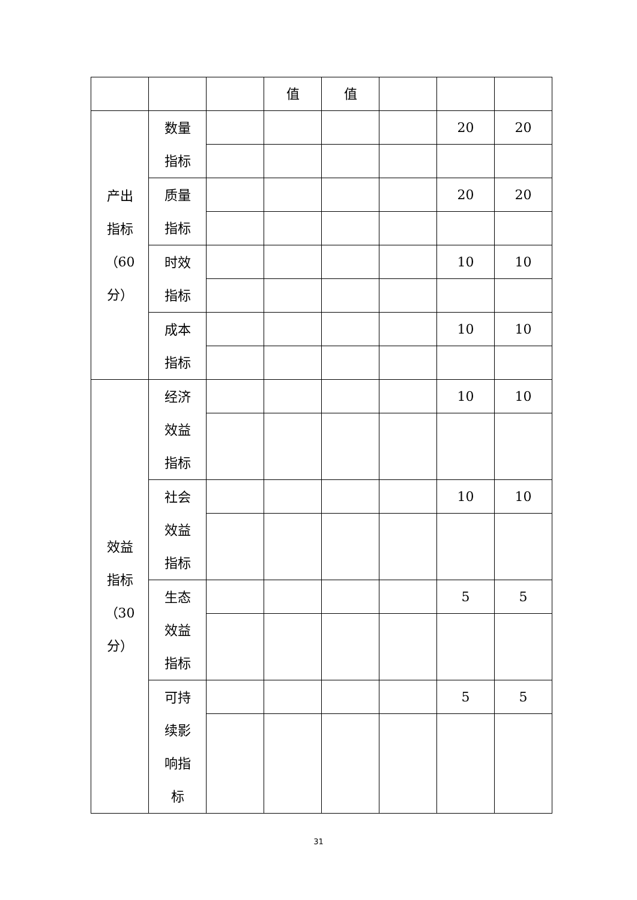| | | | 值 | 值 | | | |
| 产出指标（60分） | 数量指标 | | | | | 20 | 20 |
| | 质量指标 | | | | | 20 | 20 |
| | 时效指标 | | | | | 10 | 10 |
| | 成本指标 | | | | | 10 | 10 |
| 效益指标（30分） | 经济效益指标 | | | | | 10 | 10 |
| | 社会效益指标 | | | | | 10 | 10 |
| | 生态效益指标 | | | | | 5 | 5 |
| | 可持续影响指标 | | | | | 5 | 5 |
31